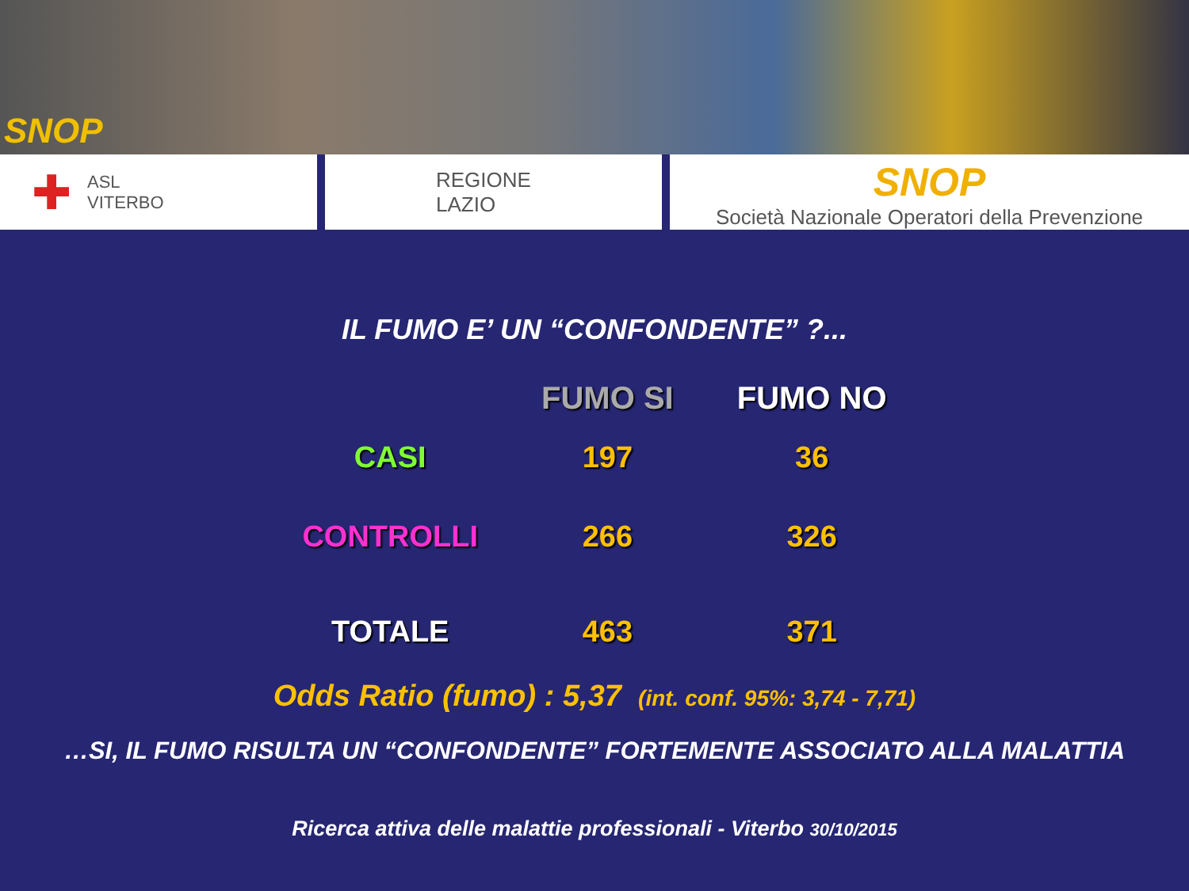SNOP
✚ ASL
VITERBO
REGIONE
LAZIO
SNOP
Società Nazionale Operatori della Prevenzione
IL FUMO E’ UN “CONFONDENTE” ?...
| | FUMO SI | FUMO NO |
| --- | --- | --- |
| CASI | 197 | 36 |
| CONTROLLI | 266 | 326 |
| TOTALE | 463 | 371 |
Odds Ratio (fumo) : 5,37 (int. conf. 95%: 3,74 - 7,71)
…SI, IL FUMO RISULTA UN “CONFONDENTE” FORTEMENTE ASSOCIATO ALLA MALATTIA
Ricerca attiva delle malattie professionali - Viterbo 30/10/2015